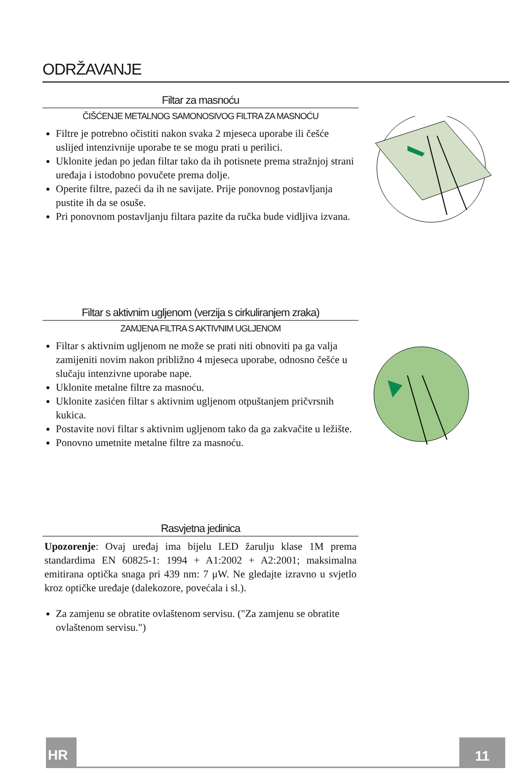ODRŽAVANJE
Filtar za masnoću
ČIŠĆENJE METALNOG SAMONOSIVOG FILTRA ZA MASNOĆU
Filtre je potrebno očistiti nakon svaka 2 mjeseca uporabe ili češće uslijed intenzivnije uporabe te se mogu prati u perilici.
Uklonite jedan po jedan filtar tako da ih potisnete prema stražnjoj strani uređaja i istodobno povučete prema dolje.
Operite filtre, pazeći da ih ne savijate. Prije ponovnog postavljanja pustite ih da se osuše.
Pri ponovnom postavljanju filtara pazite da ručka bude vidljiva izvana.
Filtar s aktivnim ugljenom (verzija s cirkuliranjem zraka)
ZAMJENA FILTRA S AKTIVNIM UGLJENOM
Filtar s aktivnim ugljenom ne može se prati niti obnoviti pa ga valja zamijeniti novim nakon približno 4 mjeseca uporabe, odnosno češće u slučaju intenzivne uporabe nape.
Uklonite metalne filtre za masnoću.
Uklonite zasićen filtar s aktivnim ugljenom otpuštanjem pričvrsnih kukica.
Postavite novi filtar s aktivnim ugljenom tako da ga zakvačite u ležište.
Ponovno umetnite metalne filtre za masnoću.
Rasvjetna jedinica
Upozorenje: Ovaj uređaj ima bijelu LED žarulju klase 1M prema standardima EN 60825-1: 1994 + A1:2002 + A2:2001; maksimalna emitirana optička snaga pri 439 nm: 7 μW. Ne gledajte izravno u svjetlo kroz optičke uređaje (dalekozore, povećala i sl.).
Za zamjenu se obratite ovlaštenom servisu. ("Za zamjenu se obratite ovlaštenom servisu.")
HR 11